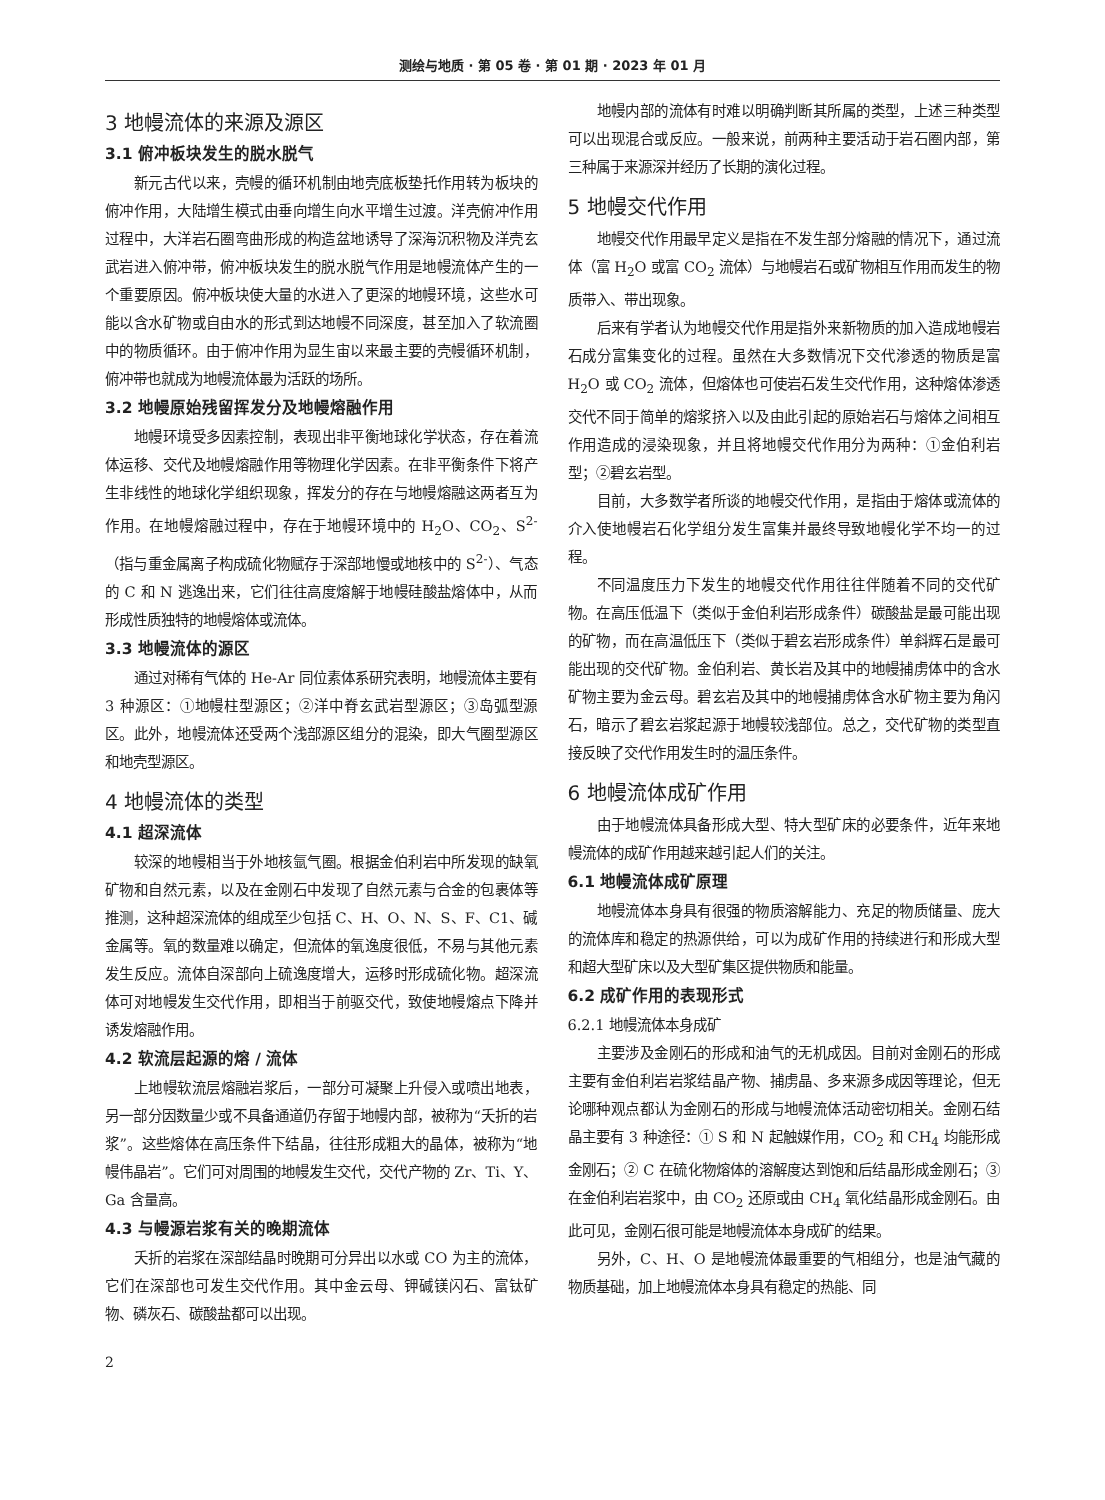测绘与地质 · 第 05 卷 · 第 01 期 · 2023 年 01 月
3 地幔流体的来源及源区
3.1 俯冲板块发生的脱水脱气
新元古代以来，壳幔的循环机制由地壳底板垫托作用转为板块的俯冲作用，大陆增生模式由垂向增生向水平增生过渡。洋壳俯冲作用过程中，大洋岩石圈弯曲形成的构造盆地诱导了深海沉积物及洋壳玄武岩进入俯冲带，俯冲板块发生的脱水脱气作用是地幔流体产生的一个重要原因。俯冲板块使大量的水进入了更深的地幔环境，这些水可能以含水矿物或自由水的形式到达地幔不同深度，甚至加入了软流圈中的物质循环。由于俯冲作用为显生宙以来最主要的壳幔循环机制，俯冲带也就成为地幔流体最为活跃的场所。
3.2 地幔原始残留挥发分及地幔熔融作用
地幔环境受多因素控制，表现出非平衡地球化学状态，存在着流体运移、交代及地幔熔融作用等物理化学因素。在非平衡条件下将产生非线性的地球化学组织现象，挥发分的存在与地幔熔融这两者互为作用。在地幔熔融过程中，存在于地幔环境中的 H<sub>2</sub>O、CO<sub>2</sub>、S<sup>2-</sup>（指与重金属离子构成硫化物赋存于深部地慢或地核中的 S<sup>2-</sup>）、气态的 C 和 N 逃逸出来，它们往往高度熔解于地幔硅酸盐熔体中，从而形成性质独特的地幔熔体或流体。
3.3 地幔流体的源区
通过对稀有气体的 He-Ar 同位素体系研究表明，地幔流体主要有 3 种源区：①地幔柱型源区；②洋中脊玄武岩型源区；③岛弧型源区。此外，地幔流体还受两个浅部源区组分的混染，即大气圈型源区和地壳型源区。
4 地幔流体的类型
4.1 超深流体
较深的地幔相当于外地核氩气圈。根据金伯利岩中所发现的缺氧矿物和自然元素，以及在金刚石中发现了自然元素与合金的包裹体等推测，这种超深流体的组成至少包括 C、H、O、N、S、F、C1、碱金属等。氧的数量难以确定，但流体的氧逸度很低，不易与其他元素发生反应。流体自深部向上硫逸度增大，运移时形成硫化物。超深流体可对地幔发生交代作用，即相当于前驱交代，致使地幔熔点下降并诱发熔融作用。
4.2 软流层起源的熔 / 流体
上地幔软流层熔融岩浆后，一部分可凝聚上升侵入或喷出地表，另一部分因数量少或不具备通道仍存留于地幔内部，被称为“夭折的岩浆”。这些熔体在高压条件下结晶，往往形成粗大的晶体，被称为“地幔伟晶岩”。它们可对周围的地幔发生交代，交代产物的 Zr、Ti、Y、Ga 含量高。
4.3 与幔源岩浆有关的晚期流体
夭折的岩浆在深部结晶时晚期可分异出以水或 CO 为主的流体，它们在深部也可发生交代作用。其中金云母、钾碱镁闪石、富钛矿物、磷灰石、碳酸盐都可以出现。
2
地幔内部的流体有时难以明确判断其所属的类型，上述三种类型可以出现混合或反应。一般来说，前两种主要活动于岩石圈内部，第三种属于来源深并经历了长期的演化过程。
5 地幔交代作用
地幔交代作用最早定义是指在不发生部分熔融的情况下，通过流体（富 H<sub>2</sub>O 或富 CO<sub>2</sub> 流体）与地幔岩石或矿物相互作用而发生的物质带入、带出现象。
后来有学者认为地幔交代作用是指外来新物质的加入造成地幔岩石成分富集变化的过程。虽然在大多数情况下交代渗透的物质是富 H<sub>2</sub>O 或 CO<sub>2</sub> 流体，但熔体也可使岩石发生交代作用，这种熔体渗透交代不同于简单的熔浆挤入以及由此引起的原始岩石与熔体之间相互作用造成的浸染现象，并且将地幔交代作用分为两种：①金伯利岩型；②碧玄岩型。
目前，大多数学者所谈的地幔交代作用，是指由于熔体或流体的介入使地幔岩石化学组分发生富集并最终导致地幔化学不均一的过程。
不同温度压力下发生的地幔交代作用往往伴随着不同的交代矿物。在高压低温下（类似于金伯利岩形成条件）碳酸盐是最可能出现的矿物，而在高温低压下（类似于碧玄岩形成条件）单斜辉石是最可能出现的交代矿物。金伯利岩、黄长岩及其中的地幔捕虏体中的含水矿物主要为金云母。碧玄岩及其中的地幔捕虏体含水矿物主要为角闪石，暗示了碧玄岩浆起源于地幔较浅部位。总之，交代矿物的类型直接反映了交代作用发生时的温压条件。
6 地幔流体成矿作用
由于地幔流体具备形成大型、特大型矿床的必要条件，近年来地幔流体的成矿作用越来越引起人们的关注。
6.1 地幔流体成矿原理
地幔流体本身具有很强的物质溶解能力、充足的物质储量、庞大的流体库和稳定的热源供给，可以为成矿作用的持续进行和形成大型和超大型矿床以及大型矿集区提供物质和能量。
6.2 成矿作用的表现形式
6.2.1 地幔流体本身成矿
主要涉及金刚石的形成和油气的无机成因。目前对金刚石的形成主要有金伯利岩岩浆结晶产物、捕虏晶、多来源多成因等理论，但无论哪种观点都认为金刚石的形成与地幔流体活动密切相关。金刚石结晶主要有 3 种途径：① S 和 N 起触媒作用，CO<sub>2</sub> 和 CH<sub>4</sub> 均能形成金刚石；② C 在硫化物熔体的溶解度达到饱和后结晶形成金刚石；③在金伯利岩岩浆中，由 CO<sub>2</sub> 还原或由 CH<sub>4</sub> 氧化结晶形成金刚石。由此可见，金刚石很可能是地幔流体本身成矿的结果。
另外，C、H、O 是地幔流体最重要的气相组分，也是油气藏的物质基础，加上地幔流体本身具有稳定的热能、同